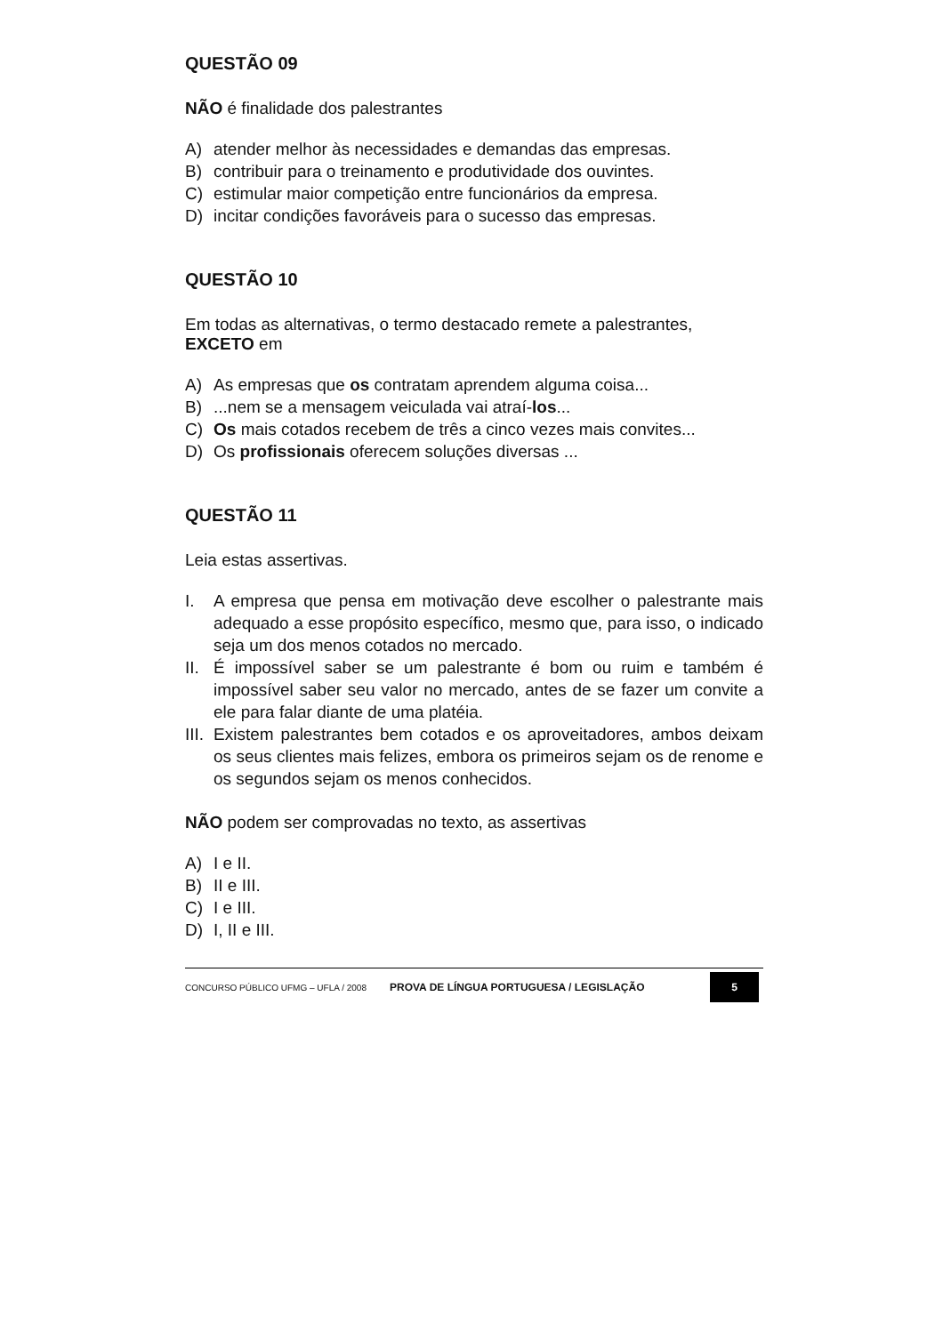QUESTÃO 09
NÃO é finalidade dos palestrantes
A) atender melhor às necessidades e demandas das empresas.
B) contribuir para o treinamento e produtividade dos ouvintes.
C) estimular maior competição entre funcionários da empresa.
D) incitar condições favoráveis para o sucesso das empresas.
QUESTÃO 10
Em todas as alternativas, o termo destacado remete a palestrantes, EXCETO em
A) As empresas que os contratam aprendem alguma coisa...
B)...nem se a mensagem veiculada vai atraí-los...
C) Os mais cotados recebem de três a cinco vezes mais convites...
D) Os profissionais oferecem soluções diversas ...
QUESTÃO 11
Leia estas assertivas.
I. A empresa que pensa em motivação deve escolher o palestrante mais adequado a esse propósito específico, mesmo que, para isso, o indicado seja um dos menos cotados no mercado.
II.
É impossível saber se um palestrante é bom ou ruim e também é impossível saber seu valor no mercado, antes de se fazer um convite a ele para falar diante de uma platéia.
III.
Existem palestrantes bem cotados e os aproveitadores, ambos deixam os seus clientes mais felizes, embora os primeiros sejam os de renome e os segundos sejam os menos conhecidos.
NÃO podem ser comprovadas no texto, as assertivas
A) I e II.
B) II e III.
C) I e III.
D) I, II e III.
CONCURSO PÚBLICO UFMG – UFLA / 2008
PROVA DE LÍNGUA PORTUGUESA / LEGISLAÇÃO
5